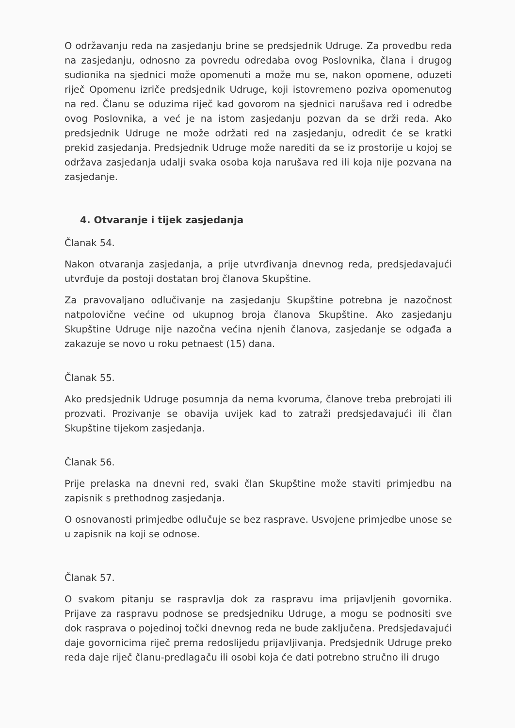O održavanju reda na zasjedanju brine se predsjednik Udruge. Za provedbu reda na zasjedanju, odnosno za povredu odredaba ovog Poslovnika, člana i drugog sudionika na sjednici može opomenuti a može mu se, nakon opomene, oduzeti riječ Opomenu izriče predsjednik Udruge, koji istovremeno poziva opomenutog na red. Članu se oduzima riječ kad govorom na sjednici narušava red i odredbe ovog Poslovnika, a već je na istom zasjedanju pozvan da se drži reda. Ako predsjednik Udruge ne može održati red na zasjedanju, odredit će se kratki prekid zasjedanja. Predsjednik Udruge može narediti da se iz prostorije u kojoj se održava zasjedanja udalji svaka osoba koja narušava red ili koja nije pozvana na zasjedanje.
4. Otvaranje i tijek zasjedanja
Članak 54.
Nakon otvaranja zasjedanja, a prije utvrđivanja dnevnog reda, predsjedavajući utvrđuje da postoji dostatan broj članova Skupštine.
Za pravovaljano odlučivanje na zasjedanju Skupštine potrebna je nazočnost natpolovične većine od ukupnog broja članova Skupštine. Ako zasjedanju Skupštine Udruge nije nazočna većina njenih članova, zasjedanje se odgađa a zakazuje se novo u roku petnaest (15) dana.
Članak 55.
Ako predsjednik Udruge posumnja da nema kvoruma, članove treba prebrojati ili prozvati. Prozivanje se obavija uvijek kad to zatraži predsjedavajući ili član Skupštine tijekom zasjedanja.
Članak 56.
Prije prelaska na dnevni red, svaki član Skupštine može staviti primjedbu na zapisnik s prethodnog zasjedanja.
O osnovanosti primjedbe odlučuje se bez rasprave. Usvojene primjedbe unose se u zapisnik na koji se odnose.
Članak 57.
O svakom pitanju se raspravlja dok za raspravu ima prijavljenih govornika. Prijave za raspravu podnose se predsjedniku Udruge, a mogu se podnositi sve dok rasprava o pojedinoj točki dnevnog reda ne bude zaključena. Predsjedavajući daje govornicima riječ prema redoslijedu prijavljivanja. Predsjednik Udruge preko reda daje riječ članu-predlagaču ili osobi koja će dati potrebno stručno ili drugo